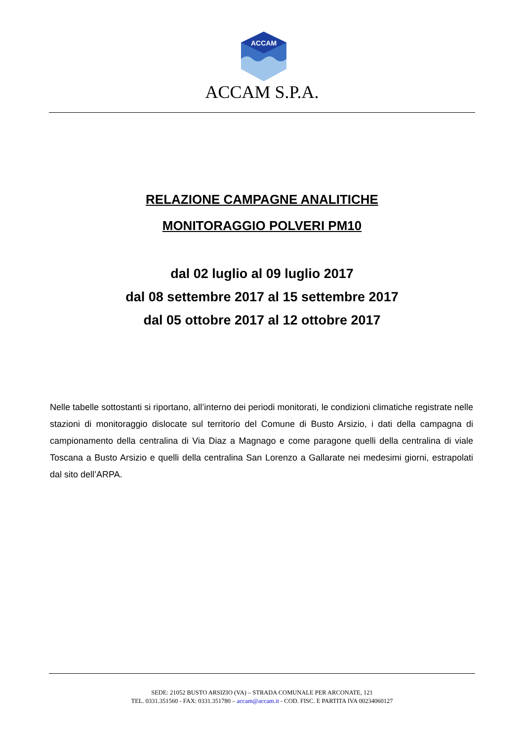ACCAM
ACCAM S.P.A.
RELAZIONE CAMPAGNE ANALITICHE
MONITORAGGIO POLVERI PM10
dal 02 luglio al 09 luglio 2017
dal 08 settembre 2017 al 15 settembre 2017
dal 05 ottobre 2017 al 12 ottobre 2017
Nelle tabelle sottostanti si riportano, all’interno dei periodi monitorati, le condizioni climatiche registrate nelle stazioni di monitoraggio dislocate sul territorio del Comune di Busto Arsizio, i dati della campagna di campionamento della centralina di Via Diaz a Magnago e come paragone quelli della centralina di viale Toscana a Busto Arsizio e quelli della centralina San Lorenzo a Gallarate nei medesimi giorni, estrapolati dal sito dell’ARPA.
SEDE: 21052 BUSTO ARSIZIO (VA) – STRADA COMUNALE PER ARCONATE, 121
TEL. 0331.351560 - FAX: 0331.351780 – accam@accam.it - COD. FISC. E PARTITA IVA 00234060127